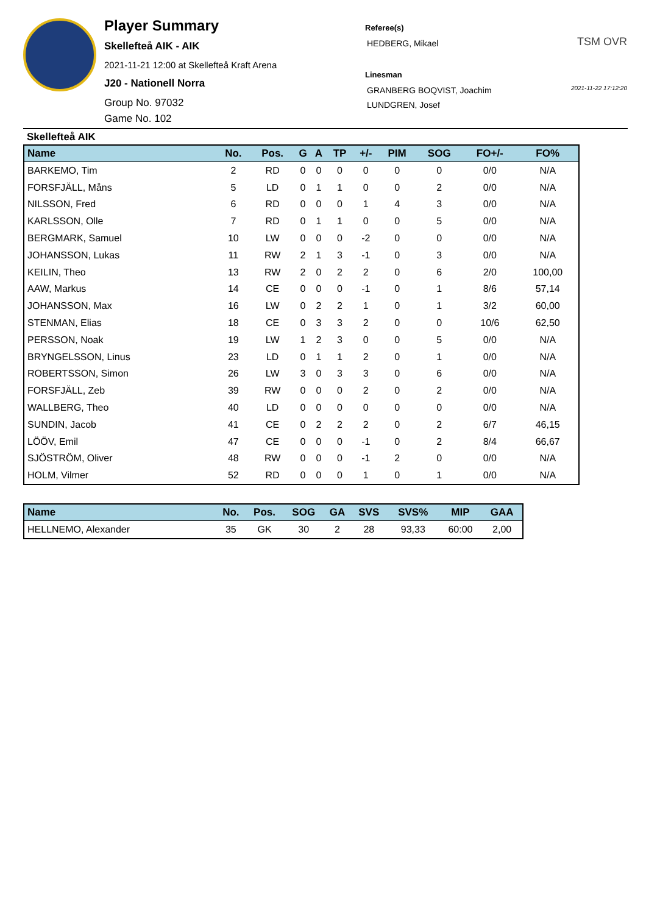Player Summary
Skellefteå AIK - AIK
2021-11-21 12:00 at Skellefteå Kraft Arena
J20 - Nationell Norra
Group No. 97032
Game No. 102
Referee(s)
HEDBERG, Mikael
Linesman
GRANBERG BOQVIST, Joachim
LUNDGREN, Josef
TSM OVR
2021-11-22 17:12:20
Skellefteå AIK
| Name | No. | Pos. | G | A | TP | +/- | PIM | SOG | FO+/- | FO% |
| --- | --- | --- | --- | --- | --- | --- | --- | --- | --- | --- |
| BARKEMO, Tim | 2 | RD | 0 | 0 | 0 | 0 | 0 | 0 | 0/0 | N/A |
| FORSFJÄLL, Måns | 5 | LD | 0 | 1 | 1 | 0 | 0 | 2 | 0/0 | N/A |
| NILSSON, Fred | 6 | RD | 0 | 0 | 0 | 1 | 4 | 3 | 0/0 | N/A |
| KARLSSON, Olle | 7 | RD | 0 | 1 | 1 | 0 | 0 | 5 | 0/0 | N/A |
| BERGMARK, Samuel | 10 | LW | 0 | 0 | 0 | -2 | 0 | 0 | 0/0 | N/A |
| JOHANSSON, Lukas | 11 | RW | 2 | 1 | 3 | -1 | 0 | 3 | 0/0 | N/A |
| KEILIN, Theo | 13 | RW | 2 | 0 | 2 | 2 | 0 | 6 | 2/0 | 100,00 |
| AAW, Markus | 14 | CE | 0 | 0 | 0 | -1 | 0 | 1 | 8/6 | 57,14 |
| JOHANSSON, Max | 16 | LW | 0 | 2 | 2 | 1 | 0 | 1 | 3/2 | 60,00 |
| STENMAN, Elias | 18 | CE | 0 | 3 | 3 | 2 | 0 | 0 | 10/6 | 62,50 |
| PERSSON, Noak | 19 | LW | 1 | 2 | 3 | 0 | 0 | 5 | 0/0 | N/A |
| BRYNGELSSON, Linus | 23 | LD | 0 | 1 | 1 | 2 | 0 | 1 | 0/0 | N/A |
| ROBERTSSON, Simon | 26 | LW | 3 | 0 | 3 | 3 | 0 | 6 | 0/0 | N/A |
| FORSFJÄLL, Zeb | 39 | RW | 0 | 0 | 0 | 2 | 0 | 2 | 0/0 | N/A |
| WALLBERG, Theo | 40 | LD | 0 | 0 | 0 | 0 | 0 | 0 | 0/0 | N/A |
| SUNDIN, Jacob | 41 | CE | 0 | 2 | 2 | 2 | 0 | 2 | 6/7 | 46,15 |
| LÖÖV, Emil | 47 | CE | 0 | 0 | 0 | -1 | 0 | 2 | 8/4 | 66,67 |
| SJÖSTRÖM, Oliver | 48 | RW | 0 | 0 | 0 | -1 | 2 | 0 | 0/0 | N/A |
| HOLM, Vilmer | 52 | RD | 0 | 0 | 0 | 1 | 0 | 1 | 0/0 | N/A |
| Name | No. | Pos. | SOG | GA | SVS | SVS% | MIP | GAA |
| --- | --- | --- | --- | --- | --- | --- | --- | --- |
| HELLNEMO, Alexander | 35 | GK | 30 | 2 | 28 | 93,33 | 60:00 | 2,00 |